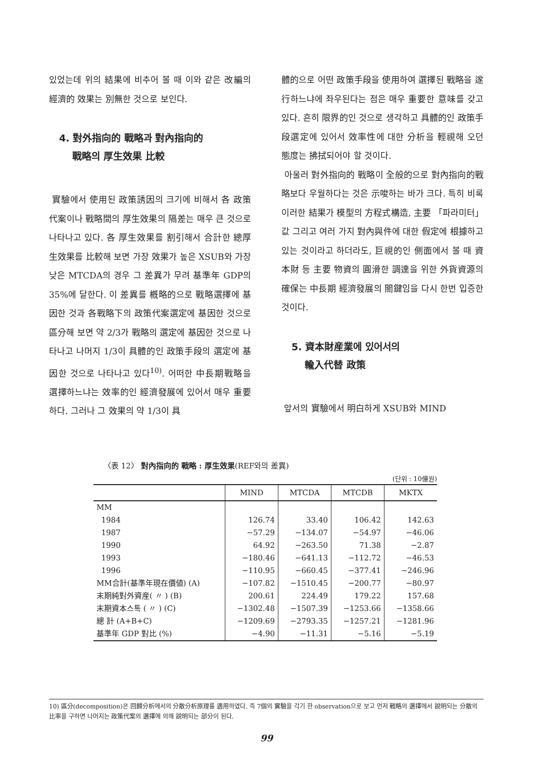있었는데 위의 結果에 비추어 볼 때 이와 같은 改編의 經濟的 效果는 別無한 것으로 보인다.
4. 對外指向的 戰略과 對內指向的
戰略의 厚生效果 比較
實驗에서 使用된 政策誘因의 크기에 비해서 各 政策代案이나 戰略間의 厚生效果의 隔差는 매우 큰 것으로 나타나고 있다. 各 厚生效果를 割引해서 合計한 總厚生效果를 比較해 보면 가장 效果가 높은 XSUB와 가장 낮은 MTCDA의 경우 그 差異가 무려 基準年 GDP의 35%에 달한다. 이 差異를 槪略的으로 戰略選擇에 基因한 것과 各戰略下의 政策代案選定에 基因한 것으로 區分해 보면 약 2/3가 戰略의 選定에 基因한 것으로 나타나고 나머지 1/3이 具體的인 政策手段의 選定에 基因한 것으로 나타나고 있다<sup>10)</sup>. 어떠한 中長期戰略을 選擇하느냐는 效率的인 經濟發展에 있어서 매우 重要하다. 그러나 그 效果의 약 1/3이 具
體的으로 어떤 政策手段을 使用하여 選擇된 戰略을 遂行하느냐에 좌우된다는 점은 매우 重要한 意味를 갖고 있다. 흔히 限界的인 것으로 생각하고 具體的인 政策手段選定에 있어서 效率性에 대한 分析을 輕視해 오던 態度는 拂拭되어야 할 것이다.
아울러 對外指向的 戰略이 全般的으로 對內指向的戰略보다 우월하다는 것은 示唆하는 바가 크다. 특히 비록 이러한 結果가 模型의 方程式構造, 主要 「파라미터」값 그리고 여러 가지 對內與件에 대한 假定에 根據하고 있는 것이라고 하더라도, 巨視的인 側面에서 볼 때 資本財 등 主要 物資의 圓滑한 調達을 위한 外貨資源의 確保는 中長期 經濟發展의 關鍵임을 다시 한번 입증한 것이다.
5. 資本財産業에 있어서의
輸入代替 政策
앞서의 實驗에서 明白하게 XSUB와 MIND
〈表 12〉 對內指向的 戰略 : 厚生效果(REF와의 差異)
(단위 : 10億원)
| | MIND | MTCDA | MTCDB | MKTX |
| --- | --- | --- | --- | --- |
| MM | | | | |
| 1984 | 126.74 | 33.40 | 106.42 | 142.63 |
| 1987 | −57.29 | −134.07 | −54.97 | −46.06 |
| 1990 | 64.92 | −263.50 | 71.38 | −2.87 |
| 1993 | −180.46 | −641.13 | −112.72 | −46.53 |
| 1996 | −110.95 | −660.45 | −377.41 | −246.96 |
| MM合計(基準年現在價値) (A) | −107.82 | −1510.45 | −200.77 | −80.97 |
| 末期純對外資産( 〃 ) (B) | 200.61 | 224.49 | 179.22 | 157.68 |
| 末期資本스톡 ( 〃 ) (C) | −1302.48 | −1507.39 | −1253.66 | −1358.66 |
| 總 計 (A+B+C) | −1209.69 | −2793.35 | −1257.21 | −1281.96 |
| 基準年 GDP 對比 (%) | −4.90 | −11.31 | −5.16 | −5.19 |
10) 區分(decomposition)은 回歸分析에서의 分散分析原理를 適用하였다. 즉 7個의 實驗을 각기 한 observation으로 보고 먼저 戰略의 選擇에서 說明되는 分散의 比率을 구하면 나머지는 政策代案의 選擇에 의해 說明되는 部分이 된다.
99